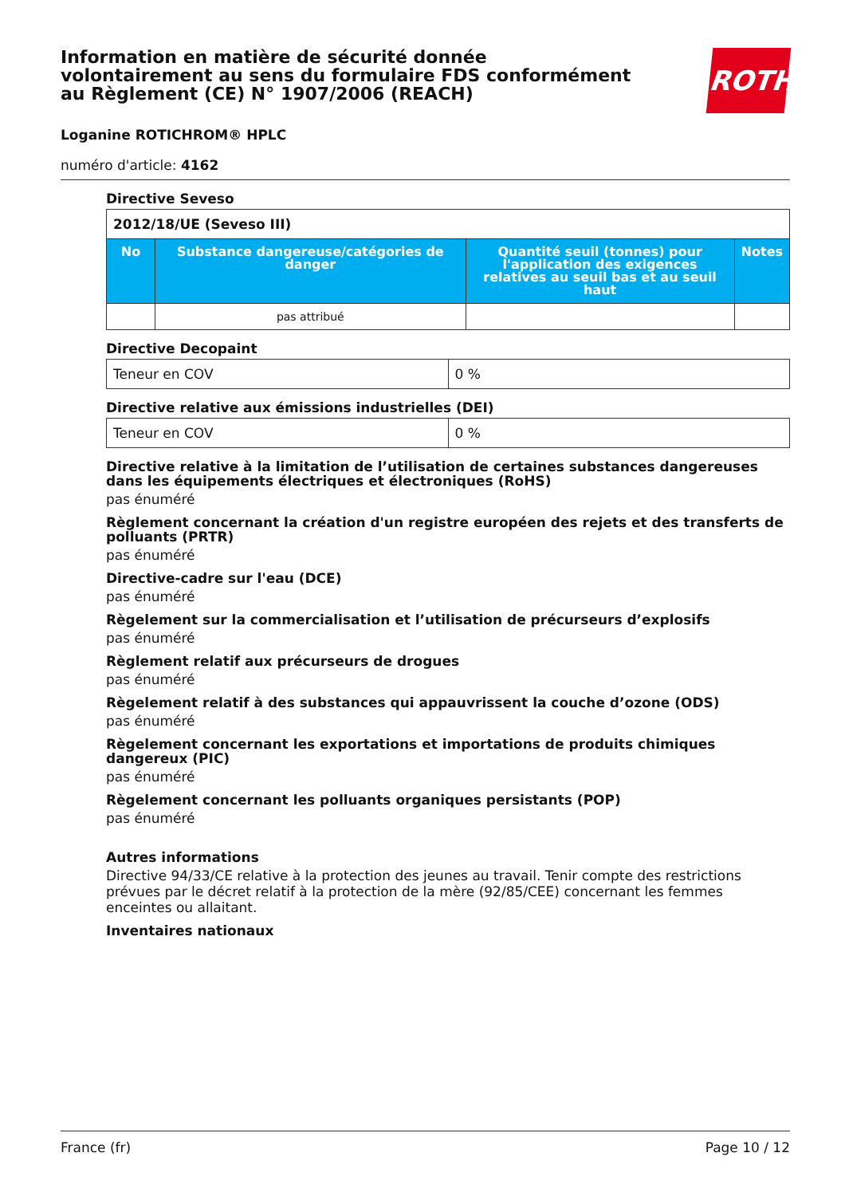ROTH
Information en matière de sécurité donnée volontairement au sens du formulaire FDS conformément au Règlement (CE) N° 1907/2006 (REACH)
Loganine ROTICHROM® HPLC
numéro d'article: 4162
Directive Seveso
| 2012/18/UE (Seveso III) | | | |
| --- | --- | --- | --- |
| No | Substance dangereuse/catégories de danger | Quantité seuil (tonnes) pour l'application des exigences relatives au seuil bas et au seuil haut | Notes |
| | pas attribué | | |
Directive Decopaint
| Teneur en COV | 0 % |
Directive relative aux émissions industrielles (DEI)
| Teneur en COV | 0 % |
Directive relative à la limitation de l’utilisation de certaines substances dangereuses dans les équipements électriques et électroniques (RoHS)
pas énuméré
Règlement concernant la création d'un registre européen des rejets et des transferts de polluants (PRTR)
pas énuméré
Directive-cadre sur l'eau (DCE)
pas énuméré
Règelement sur la commercialisation et l’utilisation de précurseurs d’explosifs
pas énuméré
Règlement relatif aux précurseurs de drogues
pas énuméré
Règelement relatif à des substances qui appauvrissent la couche d’ozone (ODS)
pas énuméré
Règelement concernant les exportations et importations de produits chimiques dangereux (PIC)
pas énuméré
Règelement concernant les polluants organiques persistants (POP)
pas énuméré
Autres informations
Directive 94/33/CE relative à la protection des jeunes au travail. Tenir compte des restrictions prévues par le décret relatif à la protection de la mère (92/85/CEE) concernant les femmes enceintes ou allaitant.
Inventaires nationaux
France (fr) Page 10 / 12